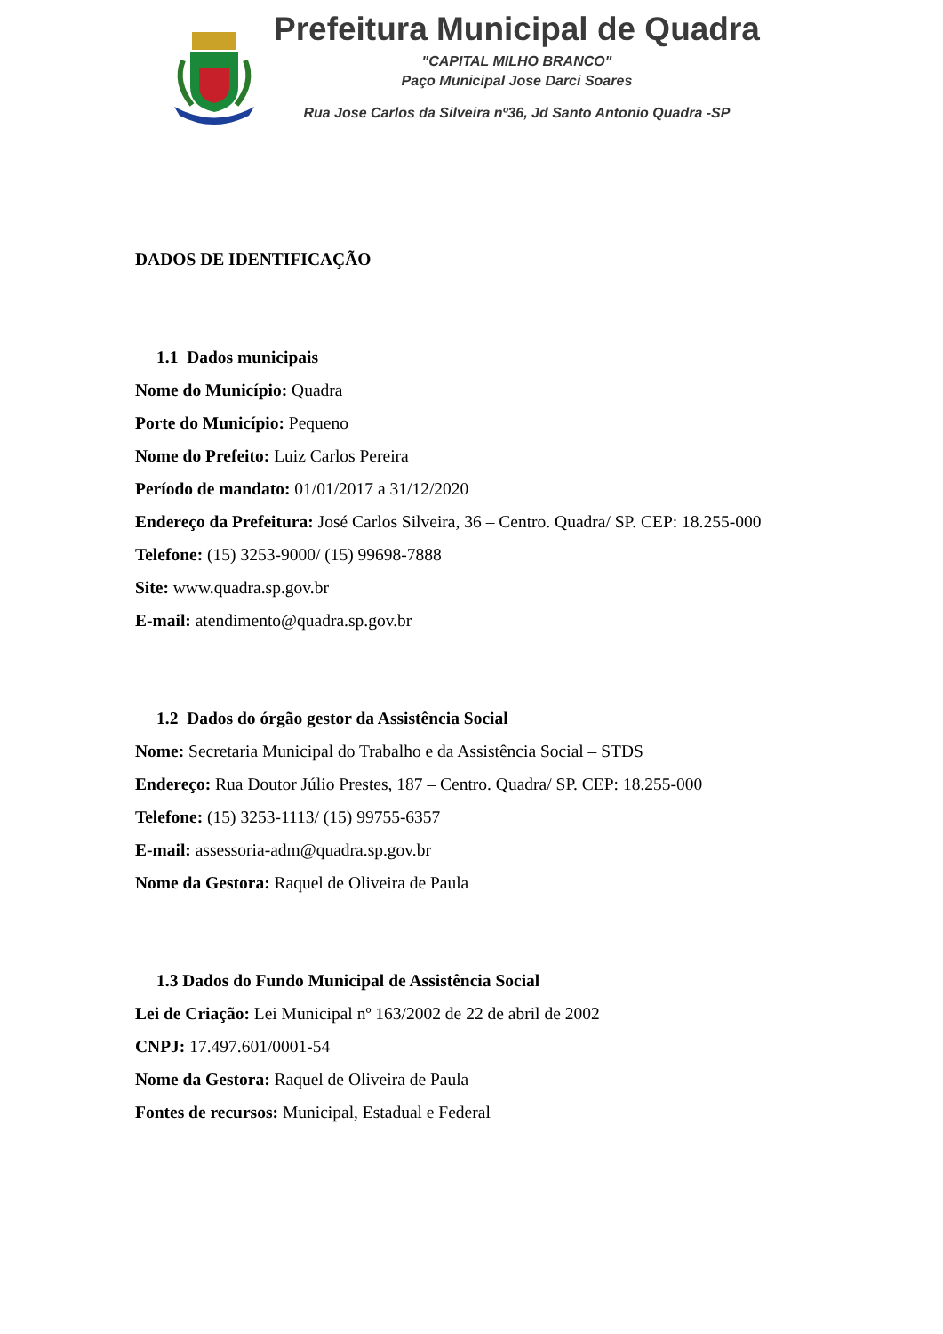Prefeitura Municipal de Quadra
"CAPITAL MILHO BRANCO"
Paço Municipal Jose Darci Soares
Rua Jose Carlos da Silveira nº36, Jd Santo Antonio Quadra -SP
DADOS DE IDENTIFICAÇÃO
1.1 Dados municipais
Nome do Município: Quadra
Porte do Município: Pequeno
Nome do Prefeito: Luiz Carlos Pereira
Período de mandato: 01/01/2017 a 31/12/2020
Endereço da Prefeitura: José Carlos Silveira, 36 – Centro. Quadra/ SP. CEP: 18.255-000
Telefone: (15) 3253-9000/ (15) 99698-7888
Site: www.quadra.sp.gov.br
E-mail: atendimento@quadra.sp.gov.br
1.2 Dados do órgão gestor da Assistência Social
Nome: Secretaria Municipal do Trabalho e da Assistência Social – STDS
Endereço: Rua Doutor Júlio Prestes, 187 – Centro. Quadra/ SP. CEP: 18.255-000
Telefone: (15) 3253-1113/ (15) 99755-6357
E-mail: assessoria-adm@quadra.sp.gov.br
Nome da Gestora: Raquel de Oliveira de Paula
1.3 Dados do Fundo Municipal de Assistência Social
Lei de Criação: Lei Municipal nº 163/2002 de 22 de abril de 2002
CNPJ: 17.497.601/0001-54
Nome da Gestora: Raquel de Oliveira de Paula
Fontes de recursos: Municipal, Estadual e Federal